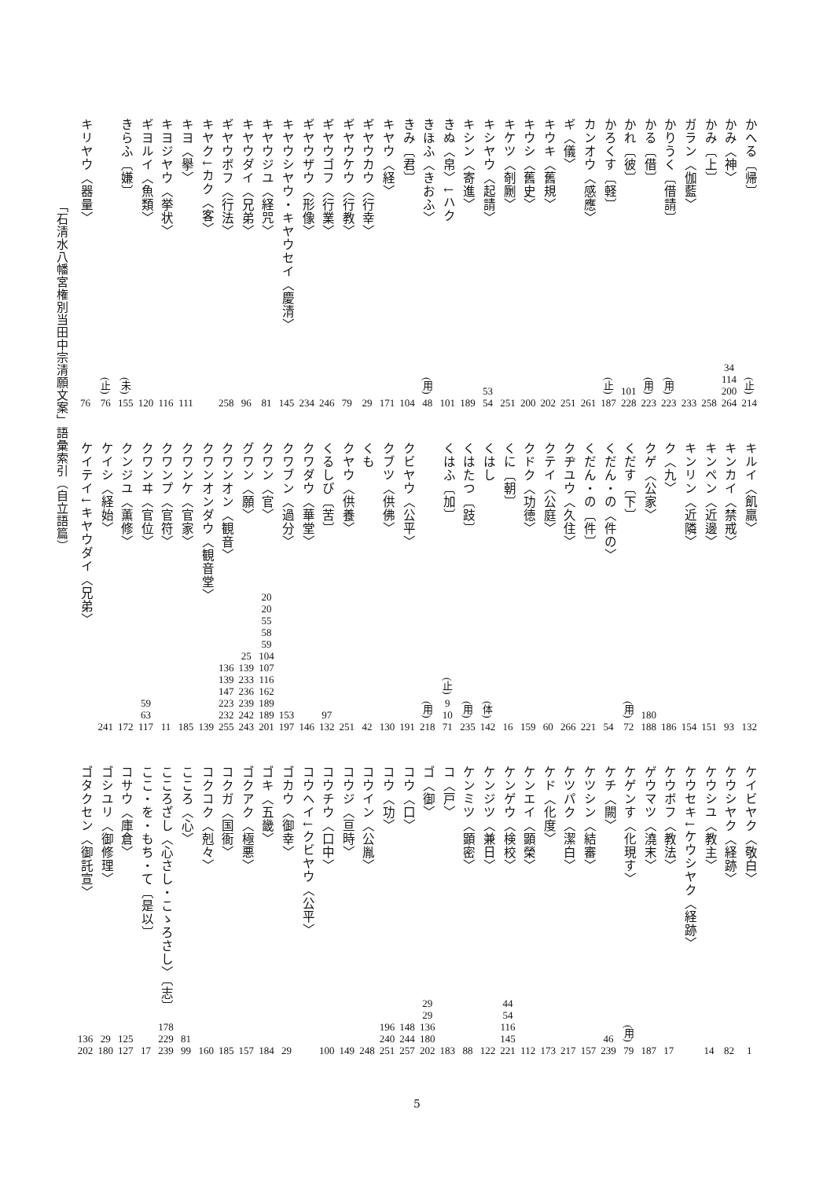かへる〔帰〕
(止)
214
かみ〈神〉
34
114
200
264
かみ〔上〕
258
ガラン〈伽藍〉
233
かりうく〔借請〕
(用)
223
かる〔借〕
(用)
223
かれ〔彼〕
101
228
かろくす〔軽〕
(止)
187
カンオウ〈感應〉
261
ギ〈儀〉
251
キウキ〈舊規〉
202
キウシ〈舊史〉
200
キケツ〈剞劂〉
251
キシヤウ〈起請〉
53
54
キシン〈寄進〉
189
きぬ〈帛〉↓ハク
101
きほふ〈きおふ〉
(用)
48
きみ〔君〕
104
キヤウ〈経〉
171
ギヤウカウ〈行幸〉
29
ギヤウケウ〈行教〉
79
ギヤウゴフ〈行業〉
246
ギヤウザウ〈形像〉
234
キヤウシヤウ・キヤウセイ〈慶清〉
145
キヤウジユ〈経咒〉
81
キヤウダイ〈兄弟〉
96
ギヤウボフ〈行法〉
258
キヤク↓カク〈客〉
キヨ〈擧〉
111
キヨジヤウ〈挙状〉
116
ギヨルイ〈魚類〉
120
きらふ〔嫌〕
(未)
155
(止)
76
キリヤウ〈器量〉
76
キルイ〈飢羸〉
132
キンカイ〈禁戒〉
93
キンペン〈近邊〉
151
キンリン〈近隣〉
154
ク〈九〉
186
クゲ〈公家〉
180
188
くだす〔下〕
(用)
72
くだん・の〈件の〉
54
くだん・の〔件〕
221
クヂユウ〈久住〉
266
クテイ〈公庭〉
60
クドク〈功徳〉
159
くに〔朝〕
16
くはし
(体)
142
くはたつ〔跂〕
(用)
235
くはふ〔加〕
(止)
9
10
71
(用)
218
クビヤウ〈公平〉
191
クブツ〈供佛〉
130
くも
42
クヤウ〈供養〉
251
くるしび〔苦〕
97
132
クワダウ〈華堂〉
146
クワブン〈過分〉
153
197
クワン〈官〉
20
20
55
58
59
104
107
116
162
189
189
201
グワン〈願〉
25
139
233
236
239
242
243
クワンオン〈観音〉
136
139
147
223
232
255
クワンオンダウ〈観音堂〉
139
クワンケ〈官家〉
185
クワンプ〈官符〉
11
クワンヰ〈官位〉
59
63
117
クンジユ〈薫修〉
172
ケイシ〈経始〉
241
ケイテイ↓キヤウダイ〈兄弟〉
ケイビヤク〈敬白〉
1
ケウシヤク〈経跡〉
82
ケウシユ〈教主〉
14
ケウセキ↓ケウシヤク〈経跡〉
ケウボフ〈教法〉
17
ゲウマツ〈澆末〉
187
ケゲンす〈化現す〉
(用)
79
ケチ〈闕〉
46
239
ケツシン〈結審〉
157
ケツパク〈潔白〉
217
ケド〈化度〉
173
ケンエイ〈顕榮〉
112
ケンゲウ〈検校〉
44
54
116
145
221
ケンジツ〈兼日〉
122
ケンミツ〈顕密〉
88
コ〈戸〉
183
ゴ〈御〉
29
29
136
180
202
コウ〈口〉
148
244
257
コウ〈功〉
196
240
251
コウイン〈公胤〉
248
コウジ〈亘時〉
149
コウチウ〈口中〉
100
コウヘイ↓クビヤウ〈公平〉
ゴカウ〈御幸〉
29
ゴキ〈五畿〉
184
ゴクアク〈極悪〉
157
コクガ〈国衙〉
185
コクコク〈剋々〉
160
こころ〈心〉
81
99
こころざし〈心さし・こゝろさし〉〔志〕
178
229
239
ここ・を・もち・て〔是以〕
17
コサウ〈庫倉〉
125
127
ゴシユリ〈御修理〉
29
180
ゴタクセン〈御託宣〉
136
202
「石清水八幡宮権別当田中宗清願文案」語彙索引（自立語篇）
5